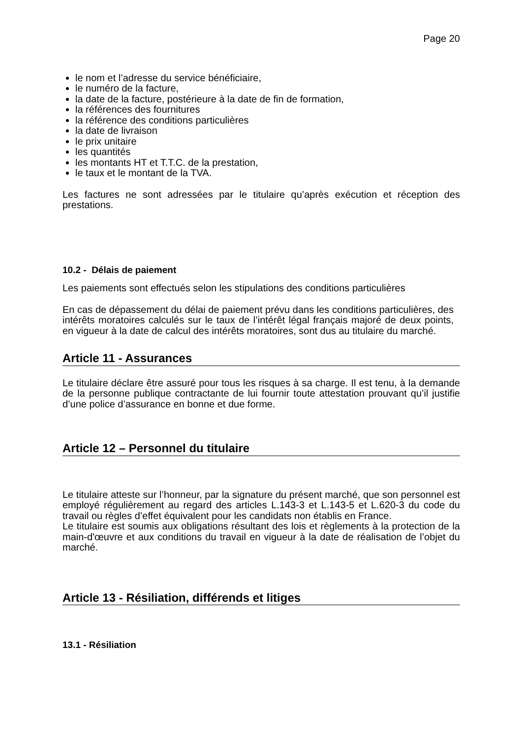Page 20
le nom et l’adresse du service bénéficiaire,
le numéro de la facture,
la date de la facture, postérieure à la date de fin de formation,
la références des fournitures
la référence des conditions particulières
la date de livraison
le prix unitaire
les quantités
les montants HT et T.T.C. de la prestation,
le taux et le montant de la TVA.
Les factures ne sont adressées par le titulaire qu’après exécution et réception des prestations.
10.2 - Délais de paiement
Les paiements sont effectués selon les stipulations des conditions particulières
En cas de dépassement du délai de paiement prévu dans les conditions particulières, des intérêts moratoires calculés sur le taux de l’intérêt légal français majoré de deux points, en vigueur à la date de calcul des intérêts moratoires, sont dus au titulaire du marché.
Article 11 - Assurances
Le titulaire déclare être assuré pour tous les risques à sa charge. Il est tenu, à la demande de la personne publique contractante de lui fournir toute attestation prouvant qu’il justifie d’une police d’assurance en bonne et due forme.
Article 12 – Personnel du titulaire
Le titulaire atteste sur l’honneur, par la signature du présent marché, que son personnel est employé régulièrement au regard des articles L.143-3 et L.143-5 et L.620-3 du code du travail ou règles d’effet équivalent pour les candidats non établis en France.
Le titulaire est soumis aux obligations résultant des lois et règlements à la protection de la main-d'œuvre et aux conditions du travail en vigueur à la date de réalisation de l’objet du marché.
Article 13 - Résiliation, différends et litiges
13.1 - Résiliation